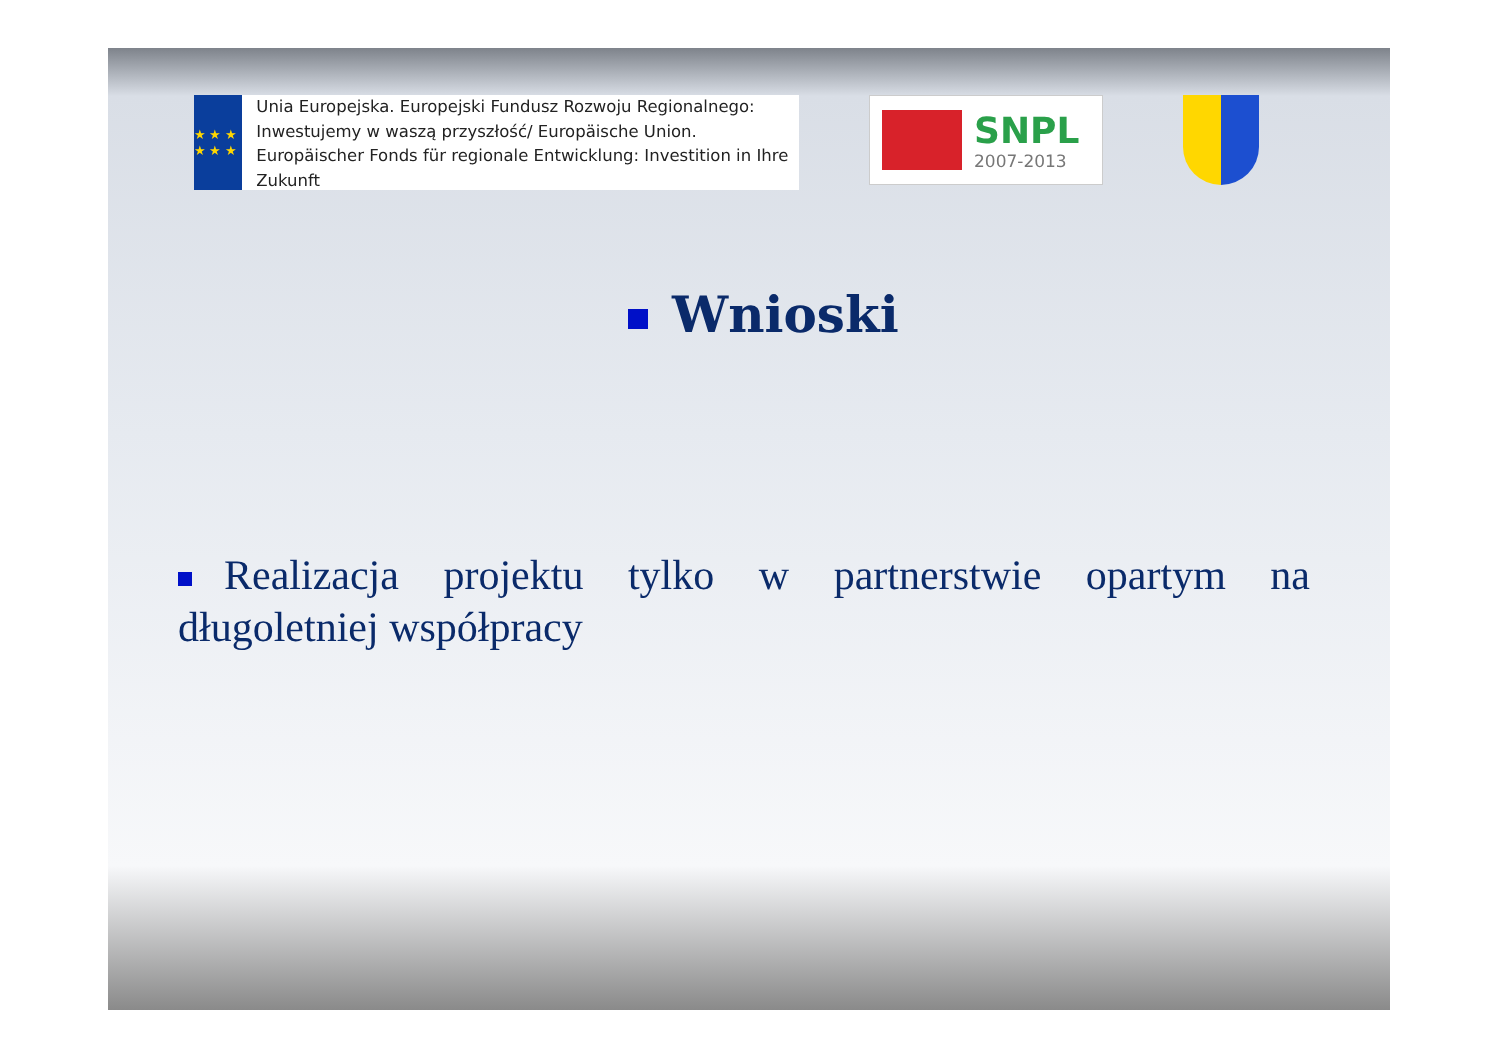★ ★ ★ ★ ★ ★
Unia Europejska. Europejski Fundusz Rozwoju Regionalnego: Inwestujemy w waszą przyszłość/ Europäische Union. Europäischer Fonds für regionale Entwicklung: Investition in Ihre Zukunft
SNPL
2007-2013
Wnioski
Realizacja projektu tylko w partnerstwie opartym na długoletniej współpracy